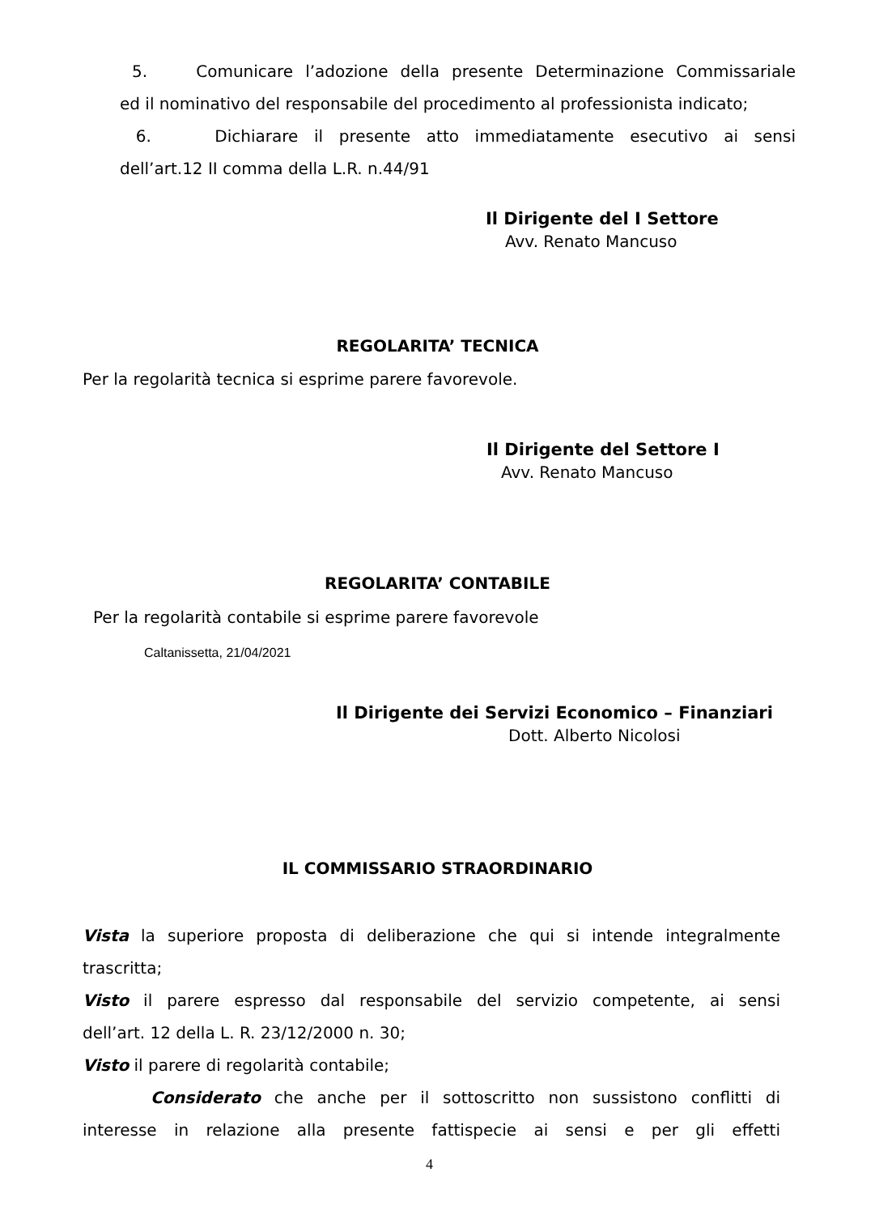5. Comunicare l’adozione della presente Determinazione Commissariale
ed il nominativo del responsabile del procedimento al professionista indicato;
6. Dichiarare il presente atto immediatamente esecutivo ai sensi
dell’art.12 II comma della L.R. n.44/91
Il Dirigente del I Settore
Avv. Renato Mancuso
REGOLARITA’ TECNICA
Per la regolarità tecnica si esprime parere favorevole.
Il Dirigente del Settore I
Avv. Renato Mancuso
REGOLARITA’ CONTABILE
Per la regolarità contabile si esprime parere favorevole
Caltanissetta, 21/04/2021
Il Dirigente dei Servizi Economico – Finanziari
Dott. Alberto Nicolosi
IL COMMISSARIO STRAORDINARIO
Vista la superiore proposta di deliberazione che qui si intende integralmente
trascritta;
Visto il parere espresso dal responsabile del servizio competente, ai sensi
dell’art. 12 della L. R. 23/12/2000 n. 30;
Visto il parere di regolarità contabile;
Considerato che anche per il sottoscritto non sussistono conflitti di
interesse in relazione alla presente fattispecie ai sensi e per gli effetti
4